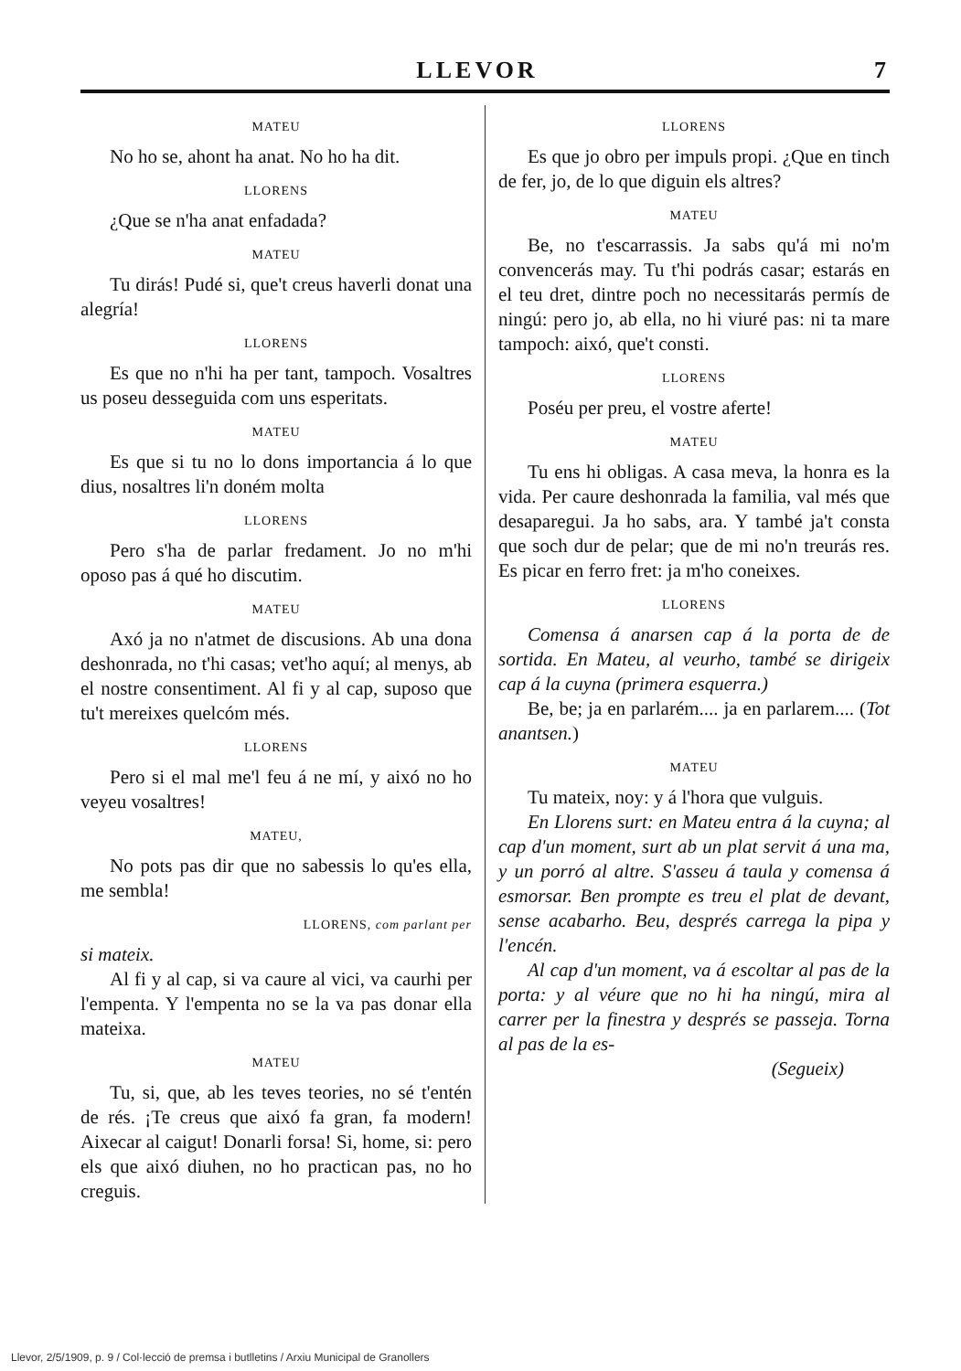LLEVOR 7
MATEU
No ho se, ahont ha anat. No ho ha dit.
LLORENS
¿Que se n'ha anat enfadada?
MATEU
Tu dirás! Pudé si, que't creus haverli donat una alegría!
LLORENS
Es que no n'hi ha per tant, tampoch. Vosaltres us poseu desseguida com uns esperitats.
MATEU
Es que si tu no lo dons importancia á lo que dius, nosaltres li'n doném molta
LLORENS
Pero s'ha de parlar fredament. Jo no m'hi oposo pas á qué ho discutim.
MATEU
Axó ja no n'atmet de discusions. Ab una dona deshonrada, no t'hi casas; vet'ho aquí; al menys, ab el nostre consentiment. Al fi y al cap, suposo que tu't mereixes quelcóm més.
LLORENS
Pero si el mal me'l feu á ne mí, y aixó no ho veyeu vosaltres!
MATEU,
No pots pas dir que no sabessis lo qu'es ella, me sembla!
LLORENS, com parlant per
si mateix.
Al fi y al cap, si va caure al vici, va caurhi per l'empenta. Y l'empenta no se la va pas donar ella mateixa.
MATEU
Tu, si, que, ab les teves teories, no sé t'entén de rés. ¡Te creus que aixó fa gran, fa modern! Aixecar al caigut! Donarli forsa! Si, home, si: pero els que aixó diuhen, no ho practican pas, no ho creguis.
LLORENS
Es que jo obro per impuls propi. ¿Que en tinch de fer, jo, de lo que diguin els altres?
MATEU
Be, no t'escarrassis. Ja sabs qu'á mi no'm convencerás may. Tu t'hi podrás casar; estarás en el teu dret, dintre poch no necessitarás permís de ningú: pero jo, ab ella, no hi viuré pas: ni ta mare tampoch: aixó, que't consti.
LLORENS
Poséu per preu, el vostre aferte!
MATEU
Tu ens hi obligas. A casa meva, la honra es la vida. Per caure deshonrada la familia, val més que desaparegui. Ja ho sabs, ara. Y també ja't consta que soch dur de pelar; que de mi no'n treurás res. Es picar en ferro fret: ja m'ho coneixes.
LLORENS
Comensa á anarsen cap á la porta de de sortida. En Mateu, al veurho, també se dirigeix cap á la cuyna (primera esquerra.)
Be, be; ja en parlarém.... ja en parlarem.... (Tot anantsen.)
MATEU
Tu mateix, noy: y á l'hora que vulguis.
En Llorens surt: en Mateu entra á la cuyna; al cap d'un moment, surt ab un plat servit á una ma, y un porró al altre. S'asseu á taula y comensa á esmorsar. Ben prompte es treu el plat de devant, sense acabarho. Beu, després carrega la pipa y l'encén.
Al cap d'un moment, va á escoltar al pas de la porta: y al véure que no hi ha ningú, mira al carrer per la finestra y després se passeja. Torna al pas de la es-
(Segueix)
Llevor, 2/5/1909, p. 9 / Col·lecció de premsa i butlletins / Arxiu Municipal de Granollers